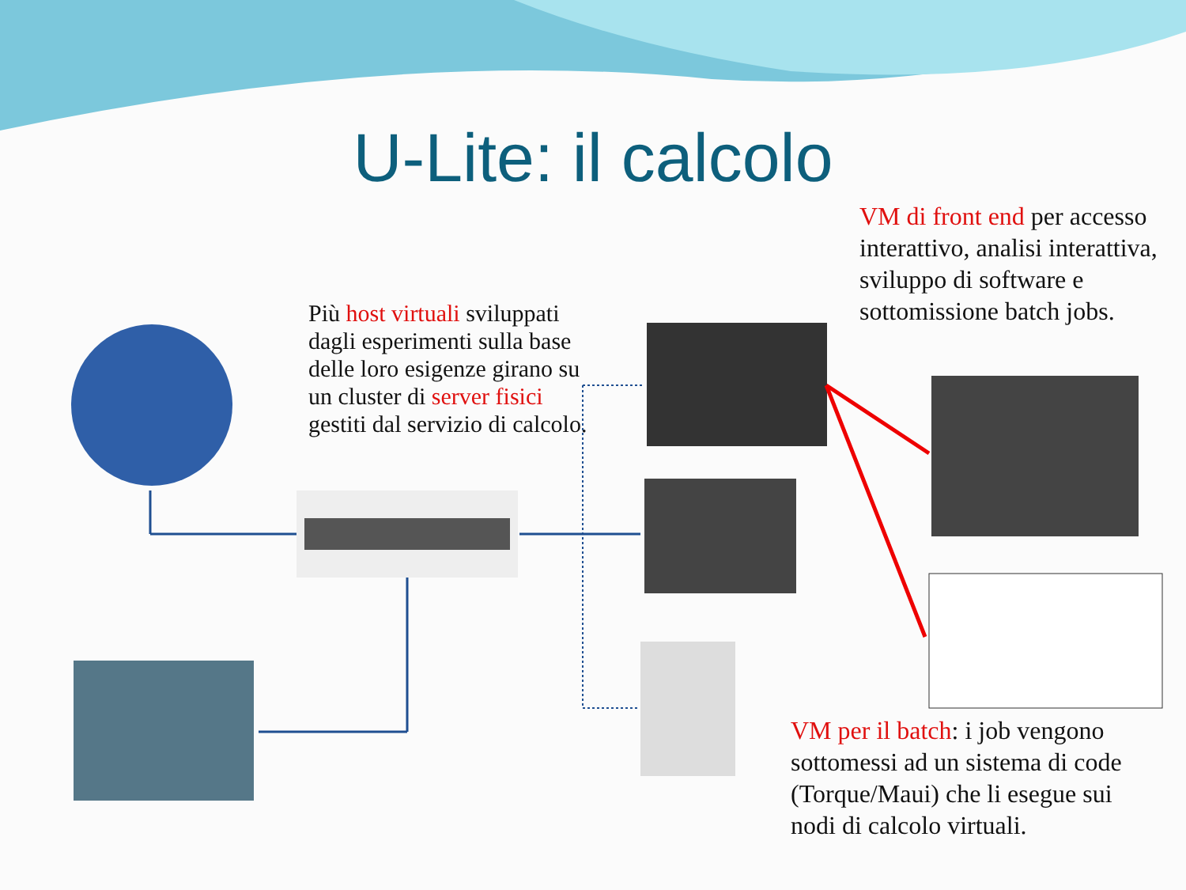U-Lite: il calcolo
Più host virtuali sviluppati dagli esperimenti sulla base delle loro esigenze girano su un cluster di server fisici gestiti dal servizio di calcolo.
VM di front end per accesso interattivo, analisi interattiva, sviluppo di software e sottomissione batch jobs.
VM per il batch: i job vengono sottomessi ad un sistema di code (Torque/Maui) che li esegue sui nodi di calcolo virtuali.